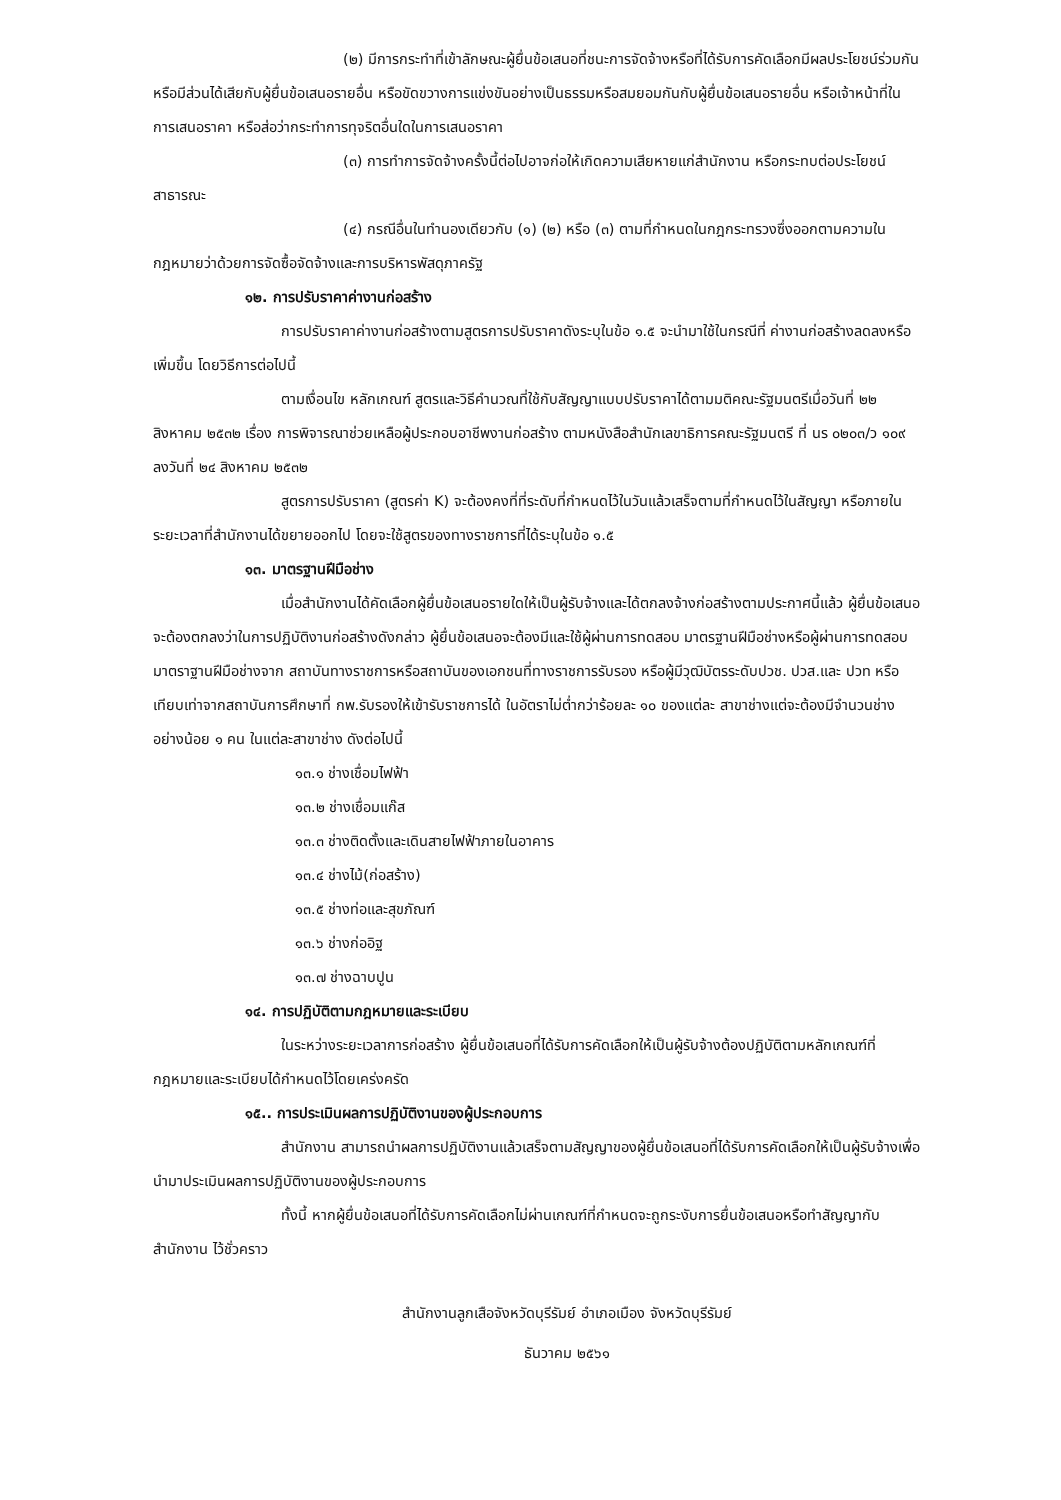(๒) มีการกระทำที่เข้าลักษณะผู้ยื่นข้อเสนอที่ชนะการจัดจ้างหรือที่ได้รับการคัดเลือกมีผลประโยชน์ร่วมกัน หรือมีส่วนได้เสียกับผู้ยื่นข้อเสนอรายอื่น หรือขัดขวางการแข่งขันอย่างเป็นธรรมหรือสมยอมกันกับผู้ยื่นข้อเสนอรายอื่น หรือเจ้าหน้าที่ในการเสนอราคา หรือส่อว่ากระทำการทุจริตอื่นใดในการเสนอราคา
(๓) การทำการจัดจ้างครั้งนี้ต่อไปอาจก่อให้เกิดความเสียหายแก่สำนักงาน หรือกระทบต่อประโยชน์สาธารณะ
(๔) กรณีอื่นในทำนองเดียวกับ (๑) (๒) หรือ (๓) ตามที่กำหนดในกฎกระทรวงซึ่งออกตามความในกฎหมายว่าด้วยการจัดซื้อจัดจ้างและการบริหารพัสดุภาครัฐ
๑๒. การปรับราคาค่างานก่อสร้าง
การปรับราคาค่างานก่อสร้างตามสูตรการปรับราคาดังระบุในข้อ ๑.๕ จะนำมาใช้ในกรณีที่ ค่างานก่อสร้างลดลงหรือเพิ่มขึ้น โดยวิธีการต่อไปนี้
ตามเงื่อนไข หลักเกณฑ์ สูตรและวิธีคำนวณที่ใช้กับสัญญาแบบปรับราคาได้ตามมติคณะรัฐมนตรีเมื่อวันที่ ๒๒ สิงหาคม ๒๕๓๒ เรื่อง การพิจารณาช่วยเหลือผู้ประกอบอาชีพงานก่อสร้าง ตามหนังสือสำนักเลขาธิการคณะรัฐมนตรี ที่ นร ๐๒๐๓/ว ๑๐๙ ลงวันที่ ๒๔ สิงหาคม ๒๕๓๒
สูตรการปรับราคา (สูตรค่า K) จะต้องคงที่ที่ระดับที่กำหนดไว้ในวันแล้วเสร็จตามที่กำหนดไว้ในสัญญา หรือภายในระยะเวลาที่สำนักงานได้ขยายออกไป โดยจะใช้สูตรของทางราชการที่ได้ระบุในข้อ ๑.๕
๑๓. มาตรฐานฝีมือช่าง
เมื่อสำนักงานได้คัดเลือกผู้ยื่นข้อเสนอรายใดให้เป็นผู้รับจ้างและได้ตกลงจ้างก่อสร้างตามประกาศนี้แล้ว ผู้ยื่นข้อเสนอจะต้องตกลงว่าในการปฏิบัติงานก่อสร้างดังกล่าว ผู้ยื่นข้อเสนอจะต้องมีและใช้ผู้ผ่านการทดสอบ มาตรฐานฝีมือช่างหรือผู้ผ่านการทดสอบมาตราฐานฝีมือช่างจาก สถาบันทางราชการหรือสถาบันของเอกชนที่ทางราชการรับรอง หรือผู้มีวุฒิบัตรระดับปวช. ปวส.และ ปวท หรือเทียบเท่าจากสถาบันการศึกษาที่ กพ.รับรองให้เข้ารับราชการได้ ในอัตราไม่ต่ำกว่าร้อยละ ๑๐ ของแต่ละ สาขาช่างแต่จะต้องมีจำนวนช่างอย่างน้อย ๑ คน ในแต่ละสาขาช่าง ดังต่อไปนี้
๑๓.๑ ช่างเชื่อมไฟฟ้า
๑๓.๒ ช่างเชื่อมแก๊ส
๑๓.๓ ช่างติดตั้งและเดินสายไฟฟ้าภายในอาคาร
๑๓.๔ ช่างไม้(ก่อสร้าง)
๑๓.๕ ช่างท่อและสุขภัณฑ์
๑๓.๖ ช่างก่ออิฐ
๑๓.๗ ช่างฉาบปูน
๑๔. การปฏิบัติตามกฎหมายและระเบียบ
ในระหว่างระยะเวลาการก่อสร้าง ผู้ยื่นข้อเสนอที่ได้รับการคัดเลือกให้เป็นผู้รับจ้างต้องปฏิบัติตามหลักเกณฑ์ที่กฎหมายและระเบียบได้กำหนดไว้โดยเคร่งครัด
๑๕.. การประเมินผลการปฏิบัติงานของผู้ประกอบการ
สำนักงาน สามารถนำผลการปฏิบัติงานแล้วเสร็จตามสัญญาของผู้ยื่นข้อเสนอที่ได้รับการคัดเลือกให้เป็นผู้รับจ้างเพื่อนำมาประเมินผลการปฏิบัติงานของผู้ประกอบการ
ทั้งนี้ หากผู้ยื่นข้อเสนอที่ได้รับการคัดเลือกไม่ผ่านเกณฑ์ที่กำหนดจะถูกระงับการยื่นข้อเสนอหรือทำสัญญากับสำนักงาน ไว้ชั่วคราว
สำนักงานลูกเสือจังหวัดบุรีรัมย์ อำเภอเมือง จังหวัดบุรีรัมย์
ธันวาคม ๒๕๖๑